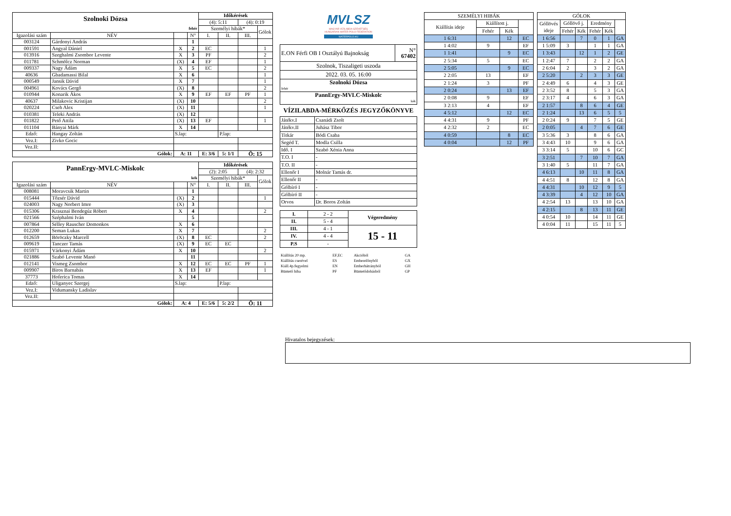| Szolnoki Dózsa | | | | Időkérések | | | |
| | | | | (4): 5:11 | | (4): 0:19 | |
| fehér | | | | Személyi hibák* | | | Gólok |
| Igazolási szám | NÉV | | N° | I. | II. | III. | |
| 003124 | Gárdonyi András | | 1 | | | | |
| 001591 | Angyal Dániel | X | 2 | EC | | | 1 |
| 013916 | Szeghalmi Zsombor Levente | X | 3 | PF | | | 2 |
| 011781 | Schmölcz Norman | (X) | 4 | EF | | | 1 |
| 009337 | Nagy Ádám | X | 5 | EC | | | 2 |
| 40636 | Gbadamassi Bilal | X | 6 | | | | 1 |
| 000549 | Jansik Dávid | X | 7 | | | | 1 |
| 004961 | Kovács Gergő | (X) | 8 | | | | 2 |
| 010944 | Konarik Ákos | X | 9 | EF | EF | PF | 1 |
| 40637 | Milakovic Kristijan | (X) | 10 | | | | 2 |
| 020224 | Cseh Alex | (X) | 11 | | | | 1 |
| 010381 | Teleki András | (X) | 12 | | | | |
| 011822 | Pető Attila | (X) | 13 | EF | | | 1 |
| 011104 | Bányai Márk | X | 14 | | | | |
| Edző: | Hangay Zoltán | S.lap: | | | P.lap: | | |
| Vez.I: | Zivko Gocic | | | | | | |
| Vez.II: | | | | | | | |
| Gólok: | | A: 11 | | E: 3/6 | 5: 1/1 | Ö: 15 | |
| PannErgy-MVLC-Miskolc | | | | Időkérések | | | |
| | | | | (2): 2:05 | | (4): 2:32 | |
| kék | | | | Személyi hibák* | | | Gólok |
| Igazolási szám | NÉV | | N° | I. | II. | III. | |
| 008081 | Moravcsik Martin | | 1 | | | | |
| 015444 | Tőzsér Dávid | (X) | 2 | | | | 1 |
| 024003 | Nagy Norbert Imre | (X) | 3 | | | | |
| 015306 | Krasznai Bendegúz Róbert | X | 4 | | | | 2 |
| 021566 | Széphalmi Iván | | 5 | | | | |
| 007864 | Sélley Rauscher Domonkos | X | 6 | | | | |
| 012200 | Seman Lukas | X | 7 | | | | 2 |
| 012659 | Böröczky Marcell | (X) | 8 | EC | | | 2 |
| 009619 | Tanczer Tamás | (X) | 9 | EC | EC | | |
| 015971 | Várkonyi Ádám | X | 10 | | | | 2 |
| 021886 | Szabó Levente Manó | | 11 | | | | |
| 012141 | Vismeg Zsombor | X | 12 | EC | EC | PF | 1 |
| 009907 | Biros Barnabás | X | 13 | EF | | | 1 |
| 37773 | Hoferica Tomas | X | 14 | | | | |
| Edző: | Uliganyec Szergej | S.lap: | | | P.lap: | | |
| Vez.I: | Vidumansky Ladislav | | | | | | |
| Vez.II: | | | | | | | |
| Gólok: | | A: 4 | | E: 5/6 | 5: 2/2 | Ö: 11 | |
MVLSZ
MAGYAR VÍZILABDA SZÖVETSÉG
HUNGARIAN WATER POLO FEDERATION
WATERPOLO.HU
| E.ON Férfi OB I Osztályú Bajnokság | N° 67402 |
| Szolnok, Tiszaligeti uszoda | |
| 2022. 03. 05. 16:00 | |
| Szolnoki Dózsa | |
| fehér | |
| PannErgy-MVLC-Miskolc | |
| kék | |
VÍZILABDA-MÉRKŐZÉS JEGYZŐKÖNYVE
| Játékv.I | Csanádi Zsolt |
| Játékv.II | Juhász Tibor |
| Titkár | Bódi Csaba |
| Segéd T. | Modla Csilla |
| Idő. I | Szabó Xénia Anna |
| T.O. I | - |
| T.O. II | - |
| Ellenőr I | Molnár Tamás dr. |
| Ellenőr II | - |
| Gólbíró I | - |
| Gólbíró II | - |
| Orvos | Dr. Boros Zoltán |
| I. | 2 - 2 | Végeredmény |
| II. | 5 - 4 | |
| III. | 4 - 1 | 15 - 11 |
| IV. | 4 - 4 | |
| P.S | - | |
| Kiállítás 20 mp. | EF,EC | Akcióból | GA |
| Kiállítás cserével | ES | Emberelőnyből | GX |
| Kiáll.4p.fegyelmi | EN | Emberhátrányból | GH |
| Büntető hiba | PF | Büntetődobásból | GP |
| SZEMÉLYI HIBÁK | | | |
| Kiállítás ideje | Kiállított j. | | |
| | Fehér | Kék | |
| 1 6:31 | | 12 | EC |
| 1 4:02 | 9 | | EF |
| 1 1:41 | | 9 | EC |
| 2 5:34 | 5 | | EC |
| 2 5:05 | | 9 | EC |
| 2 2:05 | 13 | | EF |
| 2 1:24 | 3 | | PF |
| 2 0:24 | | 13 | EF |
| 2 0:08 | 9 | | EF |
| 3 2:13 | 4 | | EF |
| 4 5:12 | | 12 | EC |
| 4 4:31 | 9 | | PF |
| 4 2:32 | 2 | | EC |
| 4 0:59 | | 8 | EC |
| 4 0:04 | | 12 | PF |
| GÓLOK | | | | | |
| Góllövés ideje | Góllövő j. | | Eredmény | | |
| | Fehér | Kék | Fehér | Kék | |
| 1 6:56 | | 7 | 0 | 1 | GA |
| 1 5:09 | 3 | | 1 | 1 | GA |
| 1 3:43 | | 12 | 1 | 2 | GE |
| 1 2:47 | 7 | | 2 | 2 | GA |
| 2 6:04 | 2 | | 3 | 2 | GA |
| 2 5:20 | | 2 | 3 | 3 | GE |
| 2 4:49 | 6 | | 4 | 3 | GE |
| 2 3:52 | 8 | | 5 | 3 | GA |
| 2 3:17 | 4 | | 6 | 3 | GA |
| 2 1:57 | | 8 | 6 | 4 | GE |
| 2 1:24 | | 13 | 6 | 5 | 5 |
| 2 0:24 | 9 | | 7 | 5 | GE |
| 2 0:05 | | 4 | 7 | 6 | GE |
| 3 5:36 | 3 | | 8 | 6 | GA |
| 3 4:43 | 10 | | 9 | 6 | GA |
| 3 3:14 | 5 | | 10 | 6 | GC |
| 3 2:51 | | 7 | 10 | 7 | GA |
| 3 1:40 | 5 | | 11 | 7 | GA |
| 4 6:13 | | 10 | 11 | 8 | GA |
| 4 4:51 | 8 | | 12 | 8 | GA |
| 4 4:31 | | 10 | 12 | 9 | 5 |
| 4 3:39 | | 4 | 12 | 10 | GA |
| 4 2:54 | 13 | | 13 | 10 | GA |
| 4 2:15 | | 8 | 13 | 11 | GE |
| 4 0:54 | 10 | | 14 | 11 | GE |
| 4 0:04 | 11 | | 15 | 11 | 5 |
Hivatalos bejegyzések: